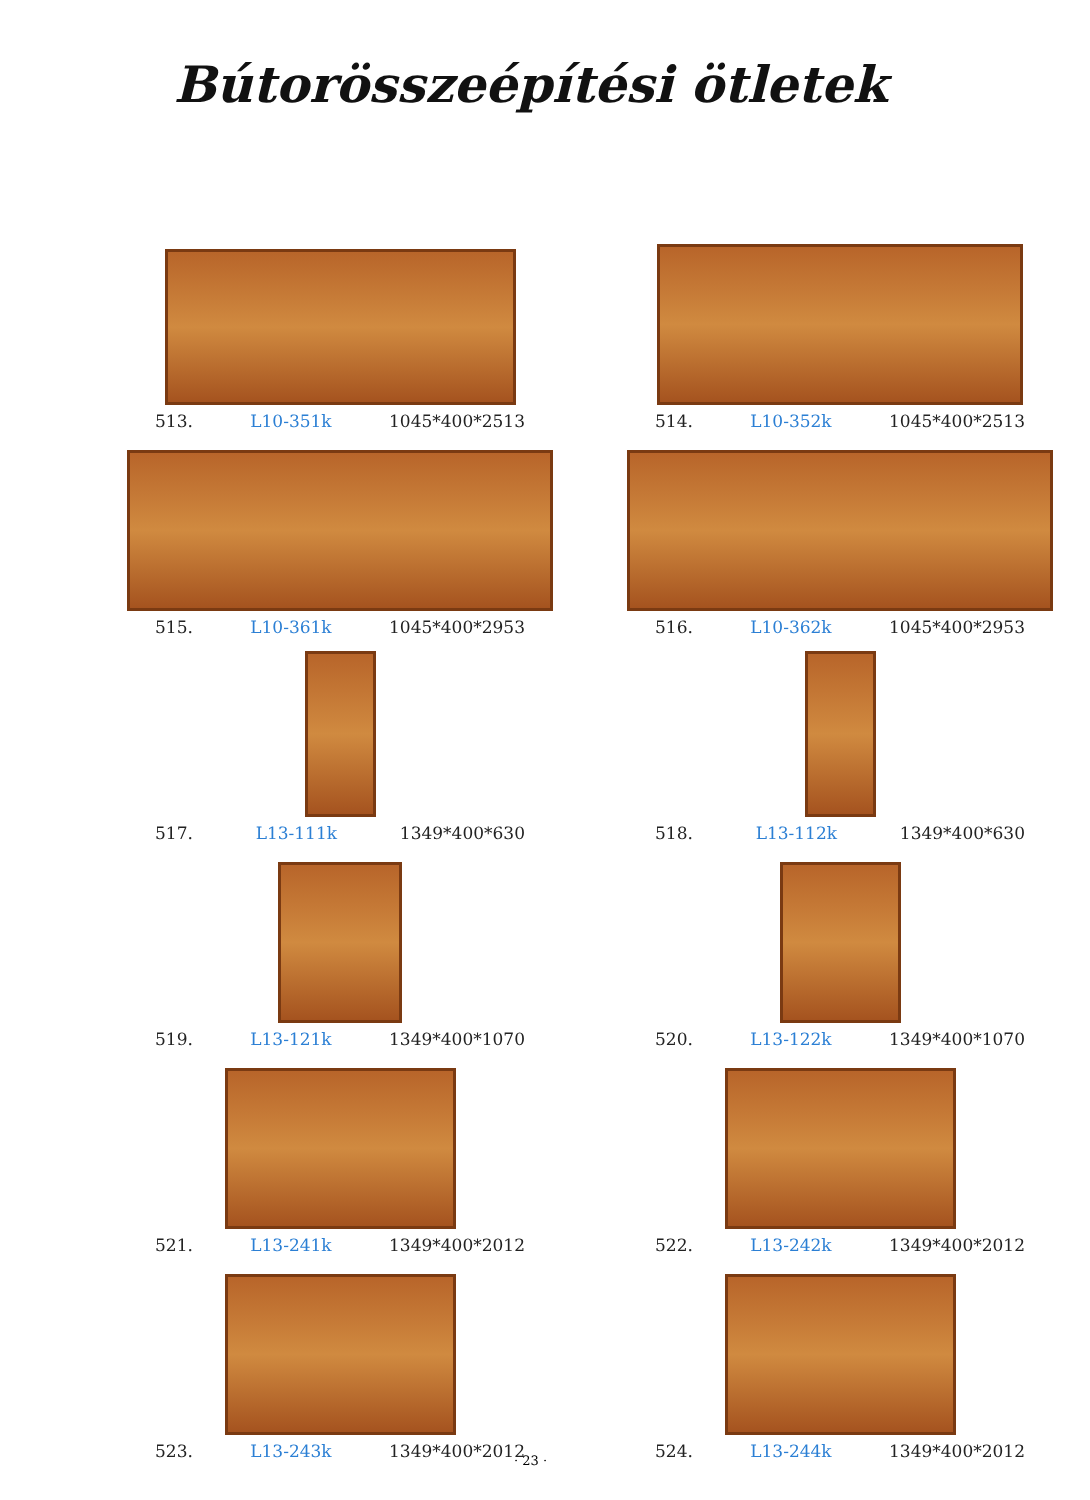Bútorösszeépítési ötletek
513. L10-351k 1045*400*2513
514. L10-352k 1045*400*2513
515. L10-361k 1045*400*2953
516. L10-362k 1045*400*2953
517. L13-111k 1349*400*630
518. L13-112k 1349*400*630
519. L13-121k 1349*400*1070
520. L13-122k 1349*400*1070
521. L13-241k 1349*400*2012
522. L13-242k 1349*400*2012
523. L13-243k 1349*400*2012
524. L13-244k 1349*400*2012
· 23 ·